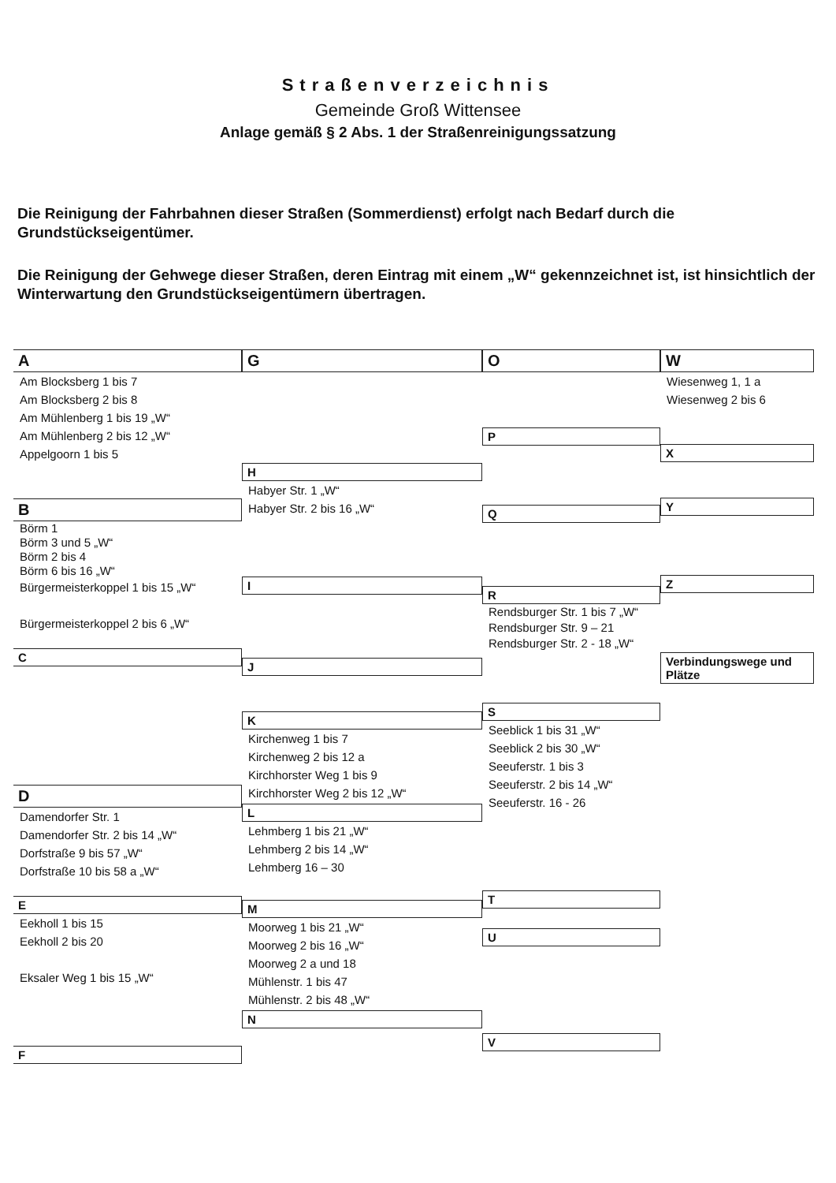Straßenverzeichnis
Gemeinde Groß Wittensee
Anlage gemäß § 2 Abs. 1 der Straßenreinigungssatzung
Die Reinigung der Fahrbahnen dieser Straßen (Sommerdienst) erfolgt nach Bedarf durch die Grundstückseigentümer.
Die Reinigung der Gehwege dieser Straßen, deren Eintrag mit einem „W“ gekennzeichnet ist, ist hinsichtlich der Winterwartung den Grundstückseigentümern übertragen.
A
Am Blocksberg 1 bis 7
Am Blocksberg 2 bis 8
Am Mühlenberg 1 bis 19 „W“
Am Mühlenberg 2 bis 12 „W“
Appelgoorn 1 bis 5
B
Börm 1
Börm 3 und 5 „W“
Börm 2 bis 4
Börm 6 bis 16 „W“
Bürgermeisterkoppel 1 bis 15 „W“
Bürgermeisterkoppel 2 bis 6 „W“
C
D
Damendorfer Str. 1
Damendorfer Str. 2 bis 14 „W“
Dorfstraße 9 bis 57 „W“
Dorfstraße 10 bis 58 a „W“
E
Eekholl 1 bis 15
Eekholl 2 bis 20
Eksaler Weg 1 bis 15 „W“
F
G
H
Habyer Str. 1 „W“
Habyer Str. 2 bis 16 „W“
I
J
K
Kirchenweg 1 bis 7
Kirchenweg 2 bis 12 a
Kirchhorster Weg 1 bis 9
Kirchhorster Weg 2 bis 12 „W“
L
Lehmberg 1 bis 21 „W“
Lehmberg 2 bis 14 „W“
Lehmberg 16 – 30
M
Moorweg 1 bis 21 „W“
Moorweg 2 bis 16 „W“
Moorweg 2 a und 18
Mühlenstr. 1 bis 47
Mühlenstr. 2 bis 48 „W“
N
O
P
Q
R
Rendsburger Str. 1 bis 7 „W“
Rendsburger Str. 9 – 21
Rendsburger Str. 2 - 18 „W“
S
Seeblick 1 bis 31 „W“
Seeblick 2 bis 30 „W“
Seeuferstr. 1 bis 3
Seeuferstr. 2 bis 14 „W“
Seeuferstr. 16 - 26
T
U
V
W
Wiesenweg 1, 1 a
Wiesenweg 2 bis 6
X
Y
Z
Verbindungswege und Plätze